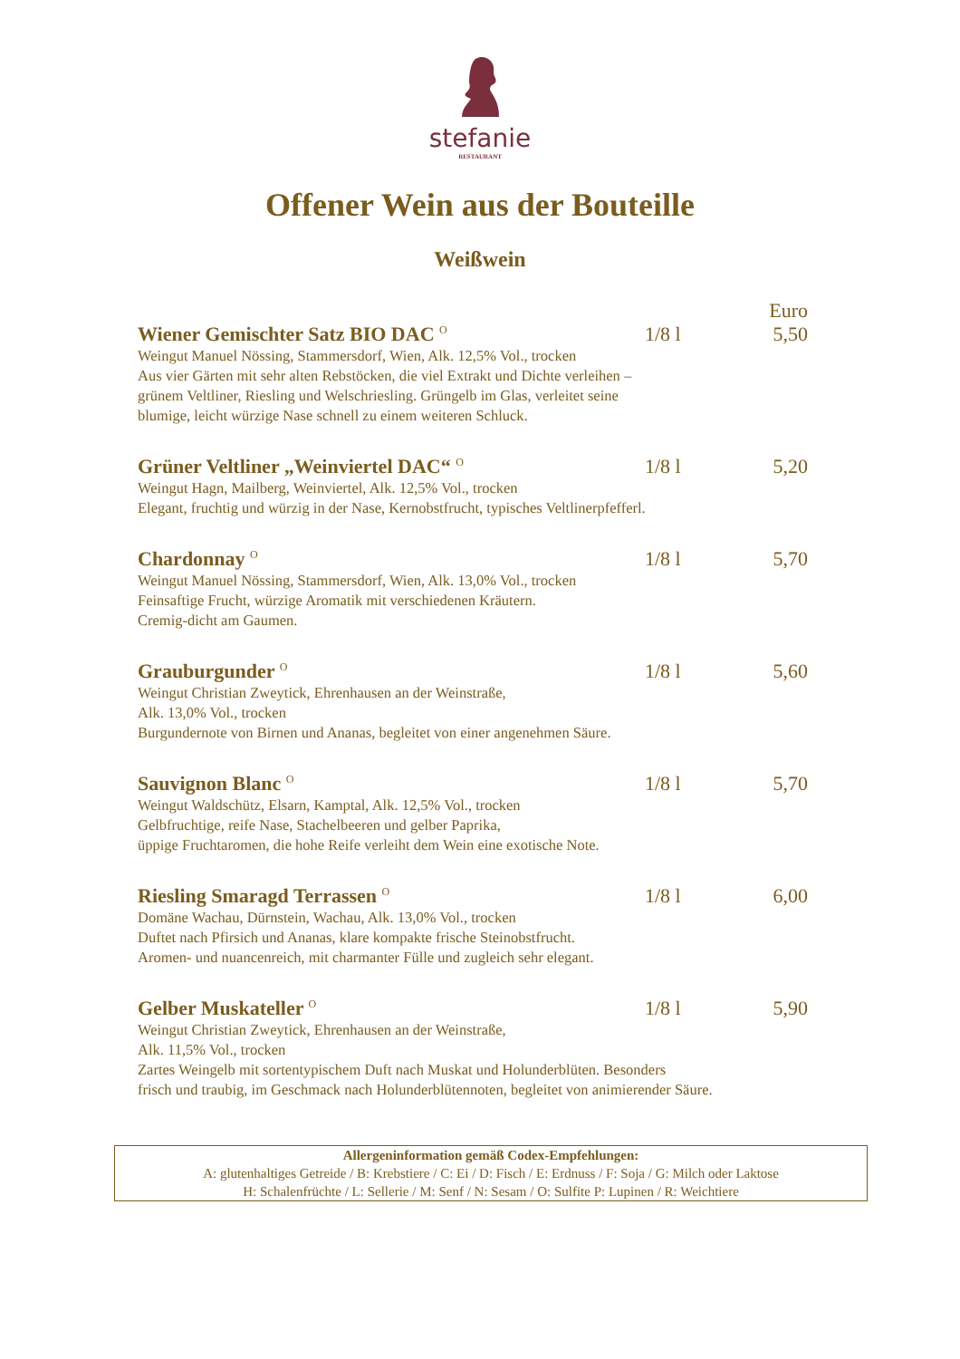stefanie
RESTAURANT
Offener Wein aus der Bouteille
Weißwein
Euro
Wiener Gemischter Satz BIO DAC <sup>O</sup> 1/8 l 5,50
Weingut Manuel Nössing, Stammersdorf, Wien, Alk. 12,5% Vol., trocken
Aus vier Gärten mit sehr alten Rebstöcken, die viel Extrakt und Dichte verleihen –
grünem Veltliner, Riesling und Welschriesling. Grüngelb im Glas, verleitet seine
blumige, leicht würzige Nase schnell zu einem weiteren Schluck.
Grüner Veltliner „Weinviertel DAC“ <sup>O</sup> 1/8 l 5,20
Weingut Hagn, Mailberg, Weinviertel, Alk. 12,5% Vol., trocken
Elegant, fruchtig und würzig in der Nase, Kernobstfrucht, typisches Veltlinerpfefferl.
Chardonnay <sup>O</sup> 1/8 l 5,70
Weingut Manuel Nössing, Stammersdorf, Wien, Alk. 13,0% Vol., trocken
Feinsaftige Frucht, würzige Aromatik mit verschiedenen Kräutern.
Cremig-dicht am Gaumen.
Grauburgunder <sup>O</sup> 1/8 l 5,60
Weingut Christian Zweytick, Ehrenhausen an der Weinstraße,
Alk. 13,0% Vol., trocken
Burgundernote von Birnen und Ananas, begleitet von einer angenehmen Säure.
Sauvignon Blanc <sup>O</sup> 1/8 l 5,70
Weingut Waldschütz, Elsarn, Kamptal, Alk. 12,5% Vol., trocken
Gelbfruchtige, reife Nase, Stachelbeeren und gelber Paprika,
üppige Fruchtaromen, die hohe Reife verleiht dem Wein eine exotische Note.
Riesling Smaragd Terrassen <sup>O</sup> 1/8 l 6,00
Domäne Wachau, Dürnstein, Wachau, Alk. 13,0% Vol., trocken
Duftet nach Pfirsich und Ananas, klare kompakte frische Steinobstfrucht.
Aromen- und nuancenreich, mit charmanter Fülle und zugleich sehr elegant.
Gelber Muskateller <sup>O</sup> 1/8 l 5,90
Weingut Christian Zweytick, Ehrenhausen an der Weinstraße,
Alk. 11,5% Vol., trocken
Zartes Weingelb mit sortentypischem Duft nach Muskat und Holunderblüten. Besonders
frisch und traubig, im Geschmack nach Holunderblütennoten, begleitet von animierender Säure.
Allergeninformation gemäß Codex-Empfehlungen:
A: glutenhaltiges Getreide / B: Krebstiere / C: Ei / D: Fisch / E: Erdnuss / F: Soja / G: Milch oder Laktose
H: Schalenfrüchte / L: Sellerie / M: Senf / N: Sesam / O: Sulfite P: Lupinen / R: Weichtiere